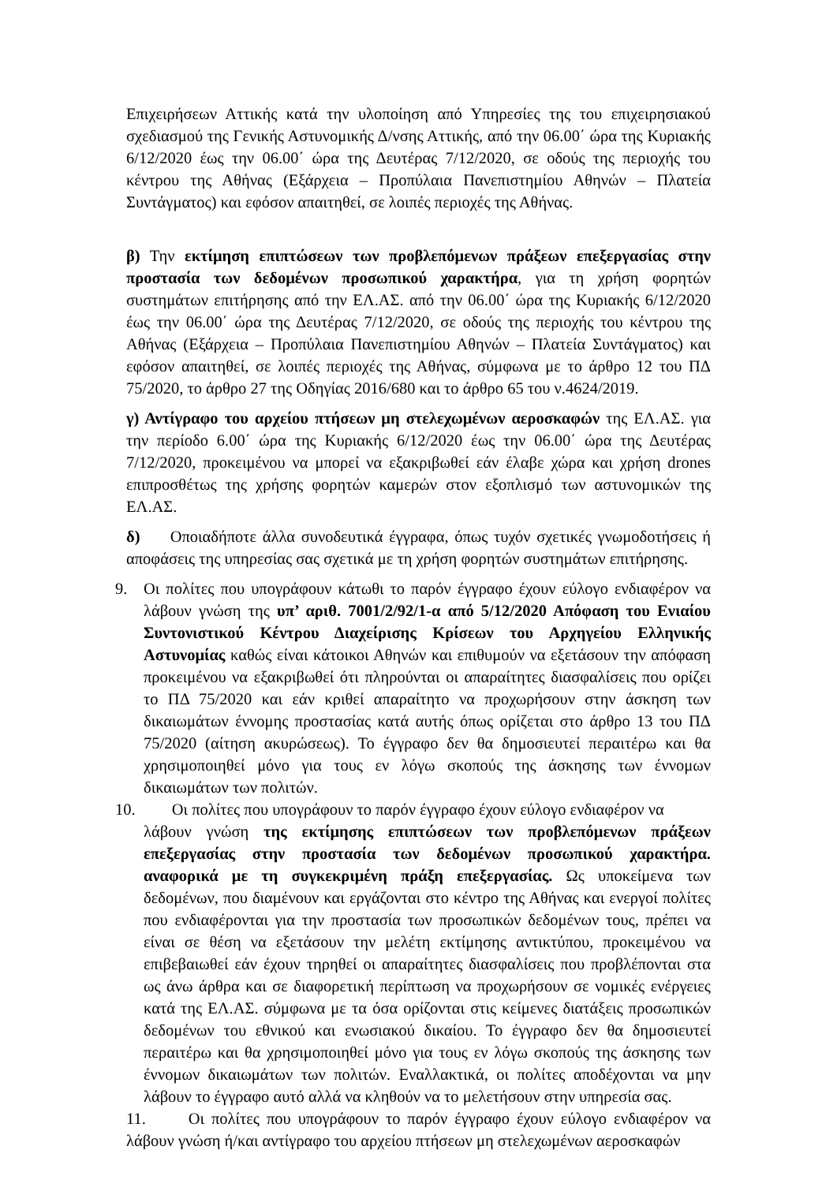Επιχειρήσεων Αττικής κατά την υλοποίηση από Υπηρεσίες της του επιχειρησιακού σχεδιασμού της Γενικής Αστυνομικής Δ/νσης Αττικής, από την 06.00΄ ώρα της Κυριακής 6/12/2020 έως την 06.00΄ ώρα της Δευτέρας 7/12/2020, σε οδούς της περιοχής του κέντρου της Αθήνας (Εξάρχεια – Προπύλαια Πανεπιστημίου Αθηνών – Πλατεία Συντάγματος) και εφόσον απαιτηθεί, σε λοιπές περιοχές της Αθήνας.
β) Την εκτίμηση επιπτώσεων των προβλεπόμενων πράξεων επεξεργασίας στην προστασία των δεδομένων προσωπικού χαρακτήρα, για τη χρήση φορητών συστημάτων επιτήρησης από την ΕΛ.ΑΣ. από την 06.00΄ ώρα της Κυριακής 6/12/2020 έως την 06.00΄ ώρα της Δευτέρας 7/12/2020, σε οδούς της περιοχής του κέντρου της Αθήνας (Εξάρχεια – Προπύλαια Πανεπιστημίου Αθηνών – Πλατεία Συντάγματος) και εφόσον απαιτηθεί, σε λοιπές περιοχές της Αθήνας, σύμφωνα με το άρθρο 12 του ΠΔ 75/2020, το άρθρο 27 της Οδηγίας 2016/680 και το άρθρο 65 του ν.4624/2019.
γ) Αντίγραφο του αρχείου πτήσεων μη στελεχωμένων αεροσκαφών της ΕΛ.ΑΣ. για την περίοδο 6.00΄ ώρα της Κυριακής 6/12/2020 έως την 06.00΄ ώρα της Δευτέρας 7/12/2020, προκειμένου να μπορεί να εξακριβωθεί εάν έλαβε χώρα και χρήση drones επιπροσθέτως της χρήσης φορητών καμερών στον εξοπλισμό των αστυνομικών της ΕΛ.ΑΣ.
δ) Οποιαδήποτε άλλα συνοδευτικά έγγραφα, όπως τυχόν σχετικές γνωμοδοτήσεις ή αποφάσεις της υπηρεσίας σας σχετικά με τη χρήση φορητών συστημάτων επιτήρησης.
9. Οι πολίτες που υπογράφουν κάτωθι το παρόν έγγραφο έχουν εύλογο ενδιαφέρον να λάβουν γνώση της υπ’ αριθ. 7001/2/92/1-α από 5/12/2020 Απόφαση του Ενιαίου Συντονιστικού Κέντρου Διαχείρισης Κρίσεων του Αρχηγείου Ελληνικής Αστυνομίας καθώς είναι κάτοικοι Αθηνών και επιθυμούν να εξετάσουν την απόφαση προκειμένου να εξακριβωθεί ότι πληρούνται οι απαραίτητες διασφαλίσεις που ορίζει το ΠΔ 75/2020 και εάν κριθεί απαραίτητο να προχωρήσουν στην άσκηση των δικαιωμάτων έννομης προστασίας κατά αυτής όπως ορίζεται στο άρθρο 13 του ΠΔ 75/2020 (αίτηση ακυρώσεως). Το έγγραφο δεν θα δημοσιευτεί περαιτέρω και θα χρησιμοποιηθεί μόνο για τους εν λόγω σκοπούς της άσκησης των έννομων δικαιωμάτων των πολιτών.
10. Οι πολίτες που υπογράφουν το παρόν έγγραφο έχουν εύλογο ενδιαφέρον να
λάβουν γνώση της εκτίμησης επιπτώσεων των προβλεπόμενων πράξεων επεξεργασίας στην προστασία των δεδομένων προσωπικού χαρακτήρα. αναφορικά με τη συγκεκριμένη πράξη επεξεργασίας. Ως υποκείμενα των δεδομένων, που διαμένουν και εργάζονται στο κέντρο της Αθήνας και ενεργοί πολίτες που ενδιαφέρονται για την προστασία των προσωπικών δεδομένων τους, πρέπει να είναι σε θέση να εξετάσουν την μελέτη εκτίμησης αντικτύπου, προκειμένου να επιβεβαιωθεί εάν έχουν τηρηθεί οι απαραίτητες διασφαλίσεις που προβλέπονται στα ως άνω άρθρα και σε διαφορετική περίπτωση να προχωρήσουν σε νομικές ενέργειες κατά της ΕΛ.ΑΣ. σύμφωνα με τα όσα ορίζονται στις κείμενες διατάξεις προσωπικών δεδομένων του εθνικού και ενωσιακού δικαίου. Το έγγραφο δεν θα δημοσιευτεί περαιτέρω και θα χρησιμοποιηθεί μόνο για τους εν λόγω σκοπούς της άσκησης των έννομων δικαιωμάτων των πολιτών. Εναλλακτικά, οι πολίτες αποδέχονται να μην λάβουν το έγγραφο αυτό αλλά να κληθούν να το μελετήσουν στην υπηρεσία σας.
11. Οι πολίτες που υπογράφουν το παρόν έγγραφο έχουν εύλογο ενδιαφέρον να λάβουν γνώση ή/και αντίγραφο του αρχείου πτήσεων μη στελεχωμένων αεροσκαφών